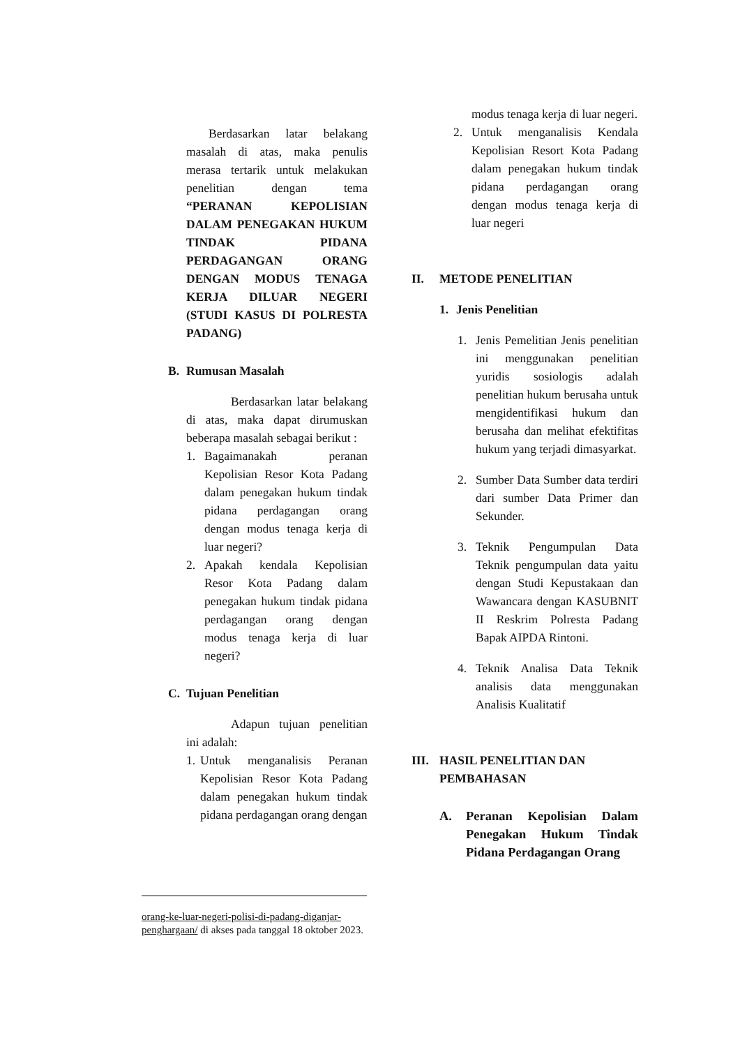Berdasarkan latar belakang masalah di atas, maka penulis merasa tertarik untuk melakukan penelitian dengan tema “PERANAN KEPOLISIAN DALAM PENEGAKAN HUKUM TINDAK PIDANA PERDAGANGAN ORANG DENGAN MODUS TENAGA KERJA DILUAR NEGERI (STUDI KASUS DI POLRESTA PADANG)
B. Rumusan Masalah
Berdasarkan latar belakang di atas, maka dapat dirumuskan beberapa masalah sebagai berikut :
1. Bagaimanakah peranan Kepolisian Resor Kota Padang dalam penegakan hukum tindak pidana perdagangan orang dengan modus tenaga kerja di luar negeri?
2. Apakah kendala Kepolisian Resor Kota Padang dalam penegakan hukum tindak pidana perdagangan orang dengan modus tenaga kerja di luar negeri?
C. Tujuan Penelitian
Adapun tujuan penelitian ini adalah:
1. Untuk menganalisis Peranan Kepolisian Resor Kota Padang dalam penegakan hukum tindak pidana perdagangan orang dengan
modus tenaga kerja di luar negeri.
2. Untuk menganalisis Kendala Kepolisian Resort Kota Padang dalam penegakan hukum tindak pidana perdagangan orang dengan modus tenaga kerja di luar negeri
II. METODE PENELITIAN
1. Jenis Penelitian
1. Jenis Pemelitian Jenis penelitian ini menggunakan penelitian yuridis sosiologis adalah penelitian hukum berusaha untuk mengidentifikasi hukum dan berusaha dan melihat efektifitas hukum yang terjadi dimasyarkat.
2. Sumber Data Sumber data terdiri dari sumber Data Primer dan Sekunder.
3. Teknik Pengumpulan Data Teknik pengumpulan data yaitu dengan Studi Kepustakaan dan Wawancara dengan KASUBNIT II Reskrim Polresta Padang Bapak AIPDA Rintoni.
4. Teknik Analisa Data Teknik analisis data menggunakan Analisis Kualitatif
III. HASIL PENELITIAN DAN
PEMBAHASAN
A. Peranan Kepolisian Dalam Penegakan Hukum Tindak Pidana Perdagangan Orang
orang-ke-luar-negeri-polisi-di-padang-diganjar-penghargaan/ di akses pada tanggal 18 oktober 2023.